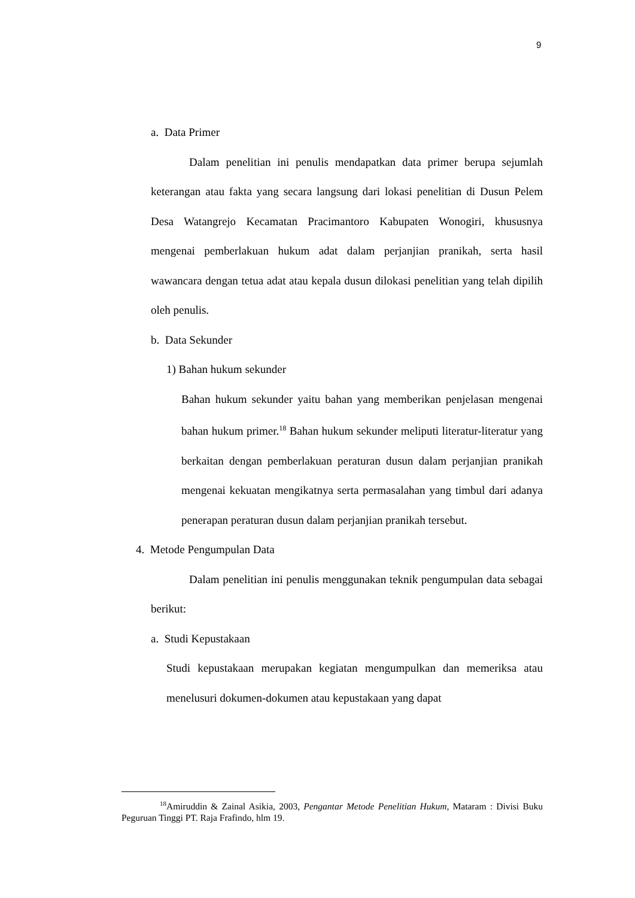9
a. Data Primer
Dalam penelitian ini penulis mendapatkan data primer berupa sejumlah keterangan atau fakta yang secara langsung dari lokasi penelitian di Dusun Pelem Desa Watangrejo Kecamatan Pracimantoro Kabupaten Wonogiri, khususnya mengenai pemberlakuan hukum adat dalam perjanjian pranikah, serta hasil wawancara dengan tetua adat atau kepala dusun dilokasi penelitian yang telah dipilih oleh penulis.
b. Data Sekunder
1) Bahan hukum sekunder
Bahan hukum sekunder yaitu bahan yang memberikan penjelasan mengenai bahan hukum primer.<sup>18</sup> Bahan hukum sekunder meliputi literatur-literatur yang berkaitan dengan pemberlakuan peraturan dusun dalam perjanjian pranikah mengenai kekuatan mengikatnya serta permasalahan yang timbul dari adanya penerapan peraturan dusun dalam perjanjian pranikah tersebut.
4. Metode Pengumpulan Data
Dalam penelitian ini penulis menggunakan teknik pengumpulan data sebagai berikut:
a. Studi Kepustakaan
Studi kepustakaan merupakan kegiatan mengumpulkan dan memeriksa atau menelusuri dokumen-dokumen atau kepustakaan yang dapat
<sup>18</sup> Amiruddin & Zainal Asikia, 2003, Pengantar Metode Penelitian Hukum, Mataram : Divisi Buku Peguruan Tinggi PT. Raja Frafindo, hlm 19.